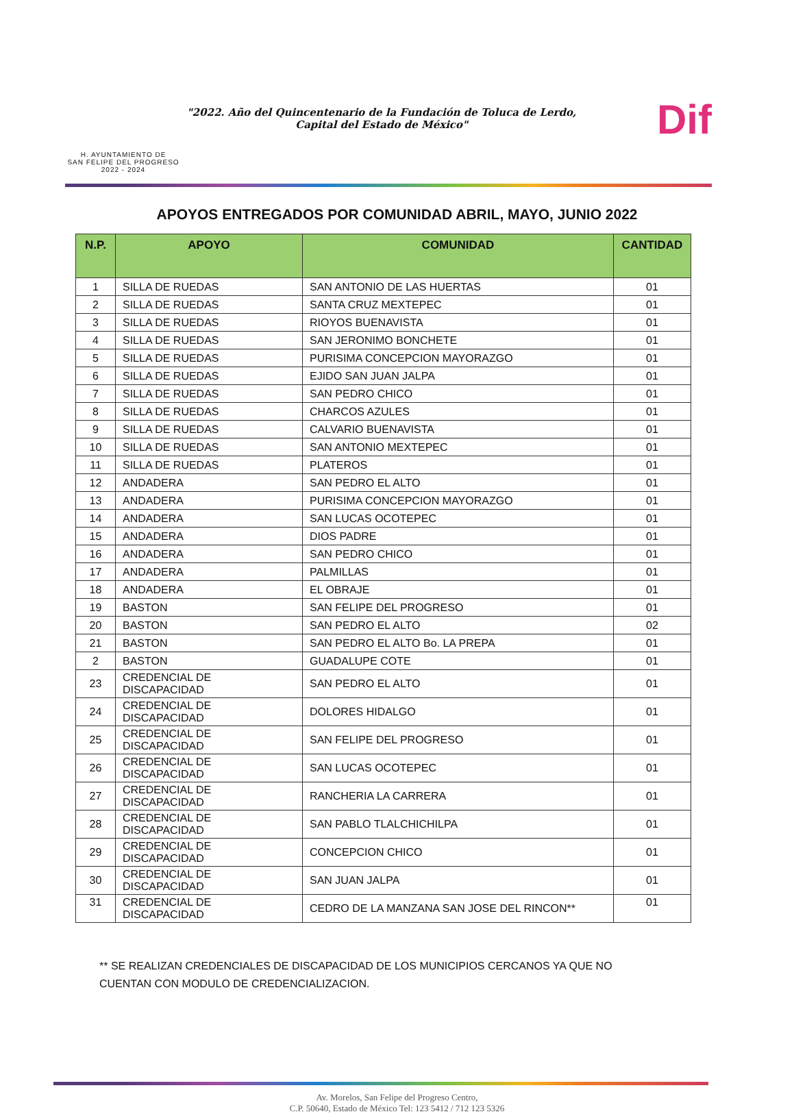H. AYUNTAMIENTO DE
SAN FELIPE DEL PROGRESO
2022 - 2024
"2022. Año del Quincentenario de la Fundación de Toluca de Lerdo,
Capital del Estado de México"
Dif
APOYOS ENTREGADOS POR COMUNIDAD ABRIL, MAYO, JUNIO 2022
| N.P. | APOYO | COMUNIDAD | CANTIDAD |
| --- | --- | --- | --- |
| 1 | SILLA DE RUEDAS | SAN ANTONIO DE LAS HUERTAS | 01 |
| 2 | SILLA DE RUEDAS | SANTA CRUZ MEXTEPEC | 01 |
| 3 | SILLA DE RUEDAS | RIOYOS BUENAVISTA | 01 |
| 4 | SILLA DE RUEDAS | SAN JERONIMO BONCHETE | 01 |
| 5 | SILLA DE RUEDAS | PURISIMA CONCEPCION MAYORAZGO | 01 |
| 6 | SILLA DE RUEDAS | EJIDO SAN JUAN JALPA | 01 |
| 7 | SILLA DE RUEDAS | SAN PEDRO CHICO | 01 |
| 8 | SILLA DE RUEDAS | CHARCOS AZULES | 01 |
| 9 | SILLA DE RUEDAS | CALVARIO BUENAVISTA | 01 |
| 10 | SILLA DE RUEDAS | SAN ANTONIO MEXTEPEC | 01 |
| 11 | SILLA DE RUEDAS | PLATEROS | 01 |
| 12 | ANDADERA | SAN PEDRO EL ALTO | 01 |
| 13 | ANDADERA | PURISIMA CONCEPCION MAYORAZGO | 01 |
| 14 | ANDADERA | SAN LUCAS OCOTEPEC | 01 |
| 15 | ANDADERA | DIOS PADRE | 01 |
| 16 | ANDADERA | SAN PEDRO CHICO | 01 |
| 17 | ANDADERA | PALMILLAS | 01 |
| 18 | ANDADERA | EL OBRAJE | 01 |
| 19 | BASTON | SAN FELIPE DEL PROGRESO | 01 |
| 20 | BASTON | SAN PEDRO EL ALTO | 02 |
| 21 | BASTON | SAN PEDRO EL ALTO Bo. LA PREPA | 01 |
| 2 | BASTON | GUADALUPE COTE | 01 |
| 23 | CREDENCIAL DE DISCAPACIDAD | SAN PEDRO EL ALTO | 01 |
| 24 | CREDENCIAL DE DISCAPACIDAD | DOLORES HIDALGO | 01 |
| 25 | CREDENCIAL DE DISCAPACIDAD | SAN FELIPE DEL PROGRESO | 01 |
| 26 | CREDENCIAL DE DISCAPACIDAD | SAN LUCAS OCOTEPEC | 01 |
| 27 | CREDENCIAL DE DISCAPACIDAD | RANCHERIA LA CARRERA | 01 |
| 28 | CREDENCIAL DE DISCAPACIDAD | SAN PABLO TLALCHICHILPA | 01 |
| 29 | CREDENCIAL DE DISCAPACIDAD | CONCEPCION CHICO | 01 |
| 30 | CREDENCIAL DE DISCAPACIDAD | SAN JUAN JALPA | 01 |
| 31 | CREDENCIAL DE DISCAPACIDAD | CEDRO DE LA MANZANA SAN JOSE DEL RINCON** | 01 |
** SE REALIZAN CREDENCIALES DE DISCAPACIDAD DE LOS MUNICIPIOS CERCANOS YA QUE NO CUENTAN CON MODULO DE CREDENCIALIZACION.
Av. Morelos, San Felipe del Progreso Centro,
C.P. 50640, Estado de México Tel: 123 5412 / 712 123 5326